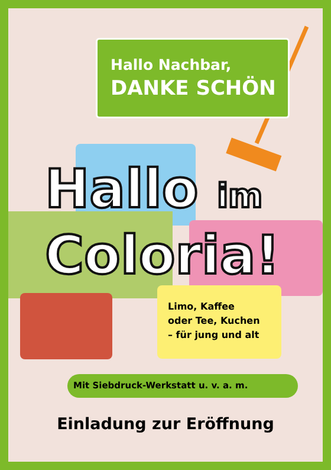Hallo Nachbar,
DANKE SCHÖN
Hallo im
Coloria!
Limo, Kaffee
oder Tee, Kuchen
– für jung und alt
Mit Siebdruck-Werkstatt u. v. a. m.
Einladung zur Eröffnung